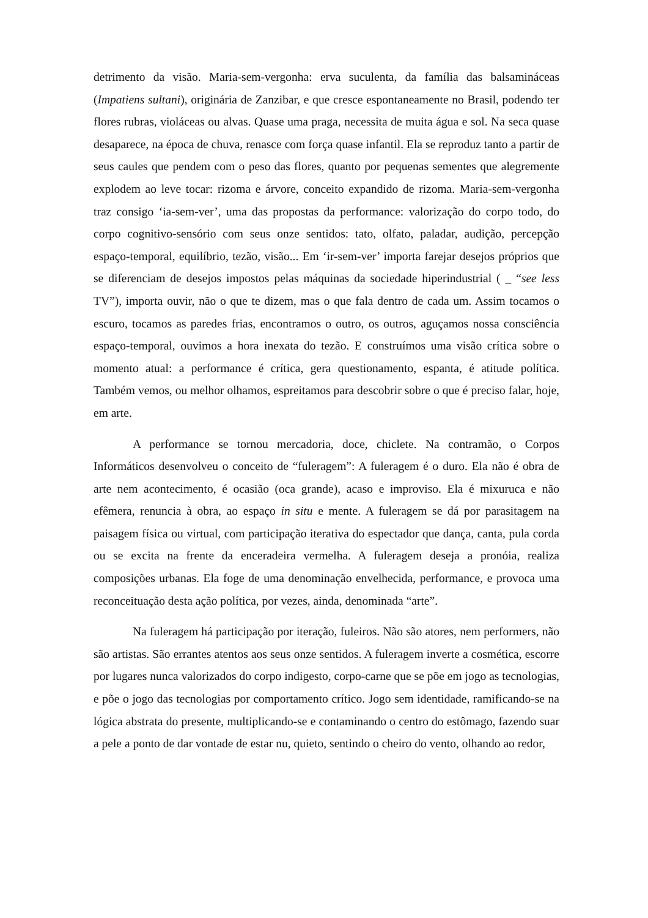detrimento da visão. Maria-sem-vergonha: erva suculenta, da família das balsamináceas (Impatiens sultani), originária de Zanzibar, e que cresce espontaneamente no Brasil, podendo ter flores rubras, violáceas ou alvas. Quase uma praga, necessita de muita água e sol. Na seca quase desaparece, na época de chuva, renasce com força quase infantil. Ela se reproduz tanto a partir de seus caules que pendem com o peso das flores, quanto por pequenas sementes que alegremente explodem ao leve tocar: rizoma e árvore, conceito expandido de rizoma. Maria-sem-vergonha traz consigo ‘ia-sem-ver’, uma das propostas da performance: valorização do corpo todo, do corpo cognitivo-sensório com seus onze sentidos: tato, olfato, paladar, audição, percepção espaço-temporal, equilíbrio, tezão, visão... Em ‘ir-sem-ver’ importa farejar desejos próprios que se diferenciam de desejos impostos pelas máquinas da sociedade hiperindustrial ( _ “see less TV”), importa ouvir, não o que te dizem, mas o que fala dentro de cada um. Assim tocamos o escuro, tocamos as paredes frias, encontramos o outro, os outros, aguçamos nossa consciência espaço-temporal, ouvimos a hora inexata do tezão. E construímos uma visão crítica sobre o momento atual: a performance é crítica, gera questionamento, espanta, é atitude política. Também vemos, ou melhor olhamos, espreitamos para descobrir sobre o que é preciso falar, hoje, em arte.
A performance se tornou mercadoria, doce, chiclete. Na contramão, o Corpos Informáticos desenvolveu o conceito de “fuleragem”: A fuleragem é o duro. Ela não é obra de arte nem acontecimento, é ocasião (oca grande), acaso e improviso. Ela é mixuruca e não efêmera, renuncia à obra, ao espaço in situ e mente. A fuleragem se dá por parasitagem na paisagem física ou virtual, com participação iterativa do espectador que dança, canta, pula corda ou se excita na frente da enceradeira vermelha. A fuleragem deseja a pronóia, realiza composições urbanas. Ela foge de uma denominação envelhecida, performance, e provoca uma reconceituação desta ação política, por vezes, ainda, denominada “arte”.
Na fuleragem há participação por iteração, fuleiros. Não são atores, nem performers, não são artistas. São errantes atentos aos seus onze sentidos. A fuleragem inverte a cosmética, escorre por lugares nunca valorizados do corpo indigesto, corpo-carne que se põe em jogo as tecnologias, e põe o jogo das tecnologias por comportamento crítico. Jogo sem identidade, ramificando-se na lógica abstrata do presente, multiplicando-se e contaminando o centro do estômago, fazendo suar a pele a ponto de dar vontade de estar nu, quieto, sentindo o cheiro do vento, olhando ao redor,